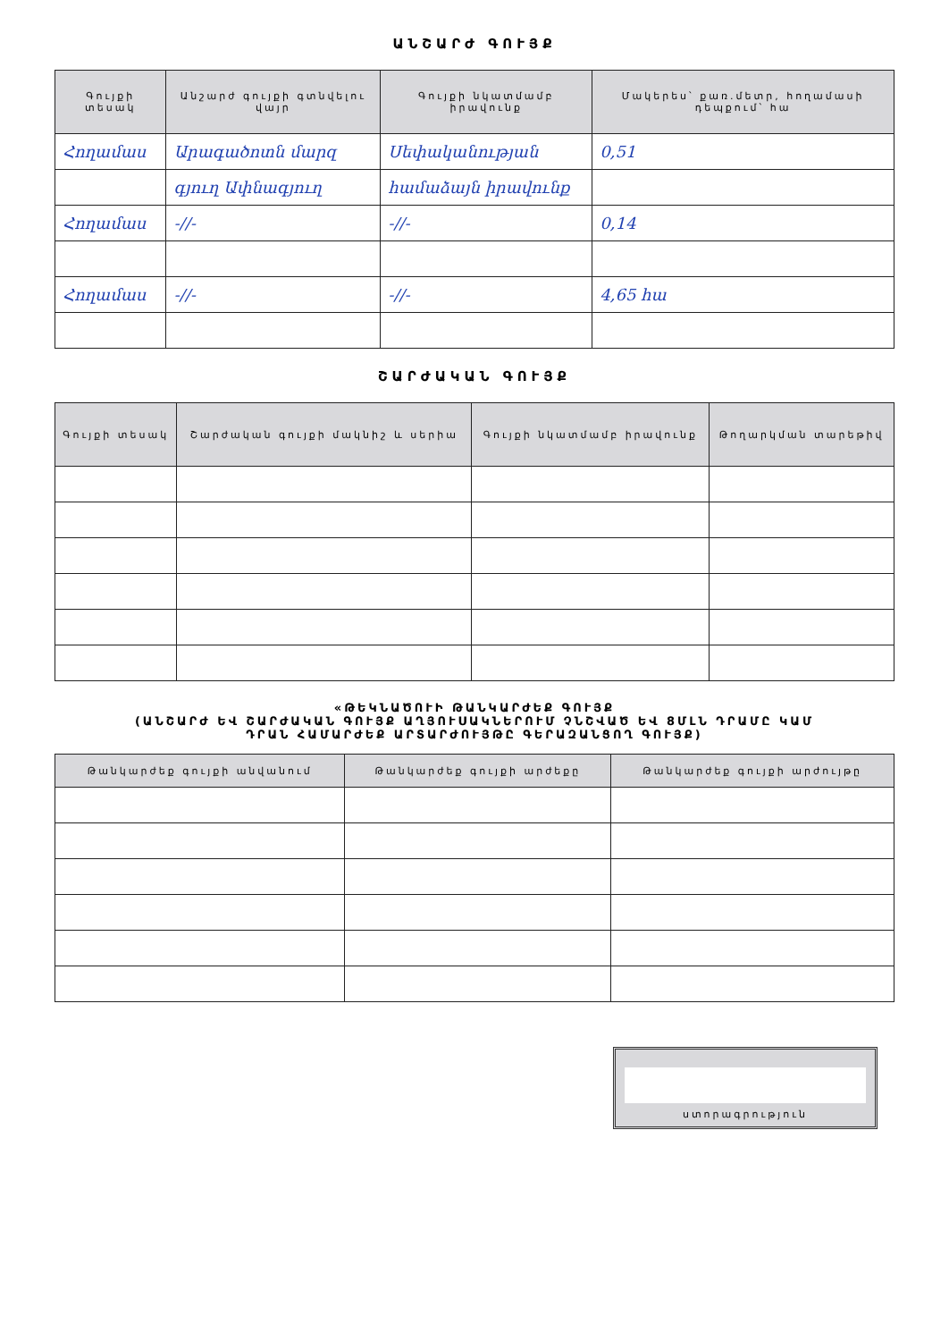ԱՆՇԱՐԺ ԳՈՒՅՔ
| Գույքի տեսակ | Անշարժ գույքի գտնվելու վայր | Գույքի նկատմամբ իրավունք | Մակերես՝ քառ.մետր, հողամասի դեպքում՝ հա |
| --- | --- | --- | --- |
| Հողամաս | Արագածոտն մարզ | Սեփականության | 0,51 |
| | գյուղ Ափնագյուղ | համաձայն իրավունք | |
| Հողամաս | -//- | -//- | 0,14 |
| Հողամաս | -//- | -//- | 4,65 հա |
ՇԱՐԺԱԿԱՆ ԳՈՒՅՔ
| Գույքի տեսակ | Շարժական գույքի մակնիշ և սերիա | Գույքի նկատմամբ իրավունք | Թողարկման տարեթիվ |
| --- | --- | --- | --- |
«ԹԵԿՆԱԾՈՒԻ ԹԱՆԿԱՐԺԵՔ ԳՈՒՅՔ
(ԱՆՇԱՐԺ ԵՎ ՇԱՐԺԱԿԱՆ ԳՈՒՅՔ ԱՂՅՈՒՍԱԿՆԵՐՈՒՄ ՉՆՇՎԱԾ ԵՎ 8ՄԼՆ ԴՐԱՄԸ ԿԱՄ
ԴՐԱՆ ՀԱՄԱՐԺԵՔ ԱՐՏԱՐԺՈՒՅԹԸ ԳԵՐԱԶԱՆՑՈՂ ԳՈՒՅՔ)
| Թանկարժեք գույքի անվանում | Թանկարժեք գույքի արժեքը | Թանկարժեք գույքի արժույթը |
| --- | --- | --- |
ստորագրություն